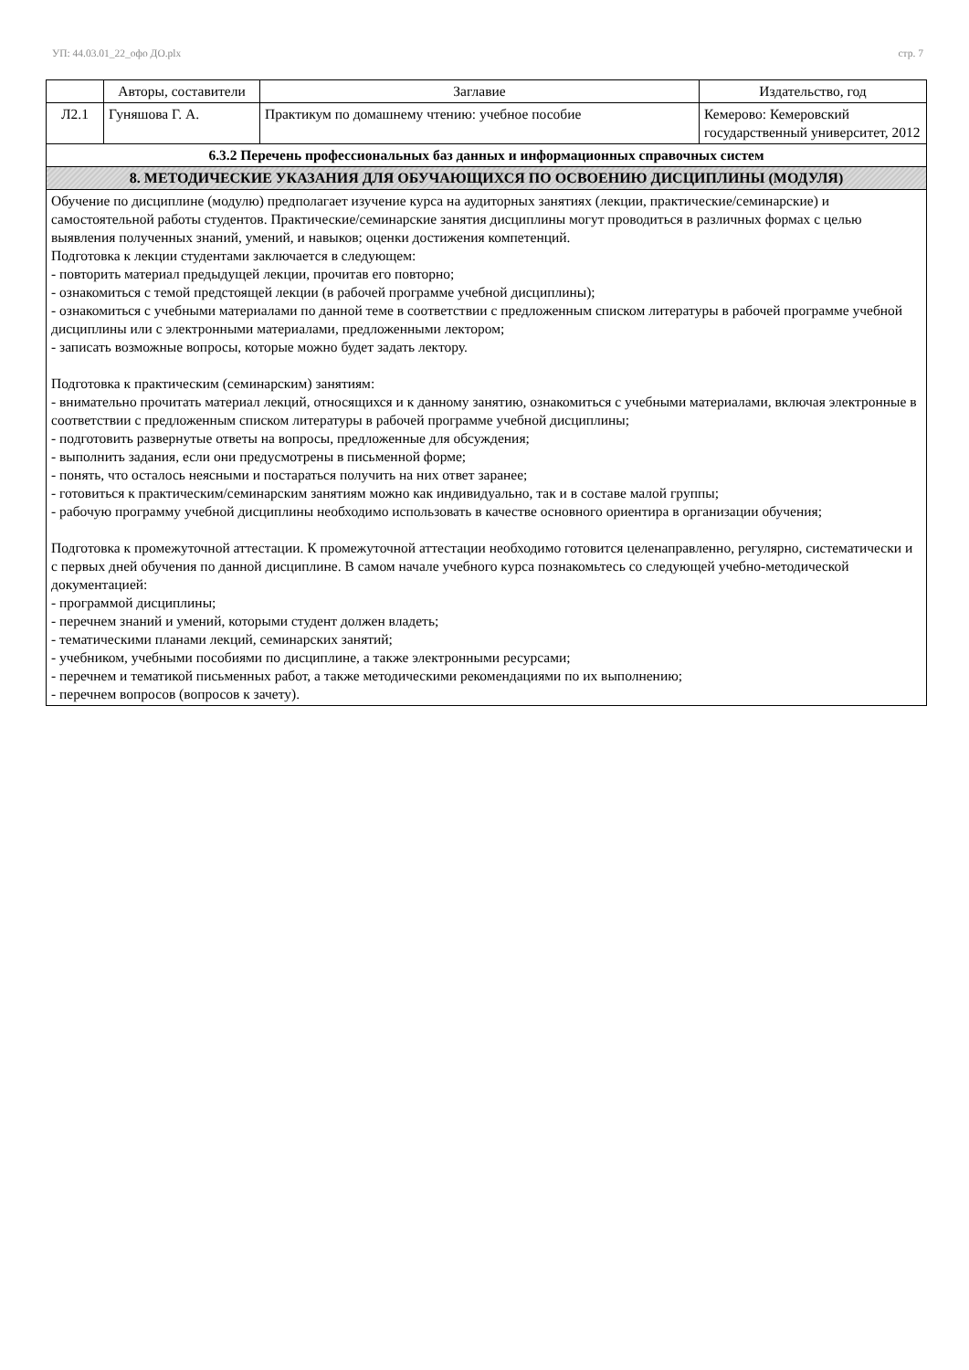УП: 44.03.01_22_офо ДО.plx стр. 7
| | Авторы, составители | Заглавие | Издательство, год |
| --- | --- | --- | --- |
| Л2.1 | Гуняшова Г. А. | Практикум по домашнему чтению: учебное пособие | Кемерово: Кемеровский государственный университет, 2012 |
| 6.3.2 Перечень профессиональных баз данных и информационных справочных систем | | | |
| 8. МЕТОДИЧЕСКИЕ УКАЗАНИЯ ДЛЯ ОБУЧАЮЩИХСЯ ПО ОСВОЕНИЮ ДИСЦИПЛИНЫ (МОДУЛЯ) | | | |
| Обучение по дисциплине (модулю) предполагает изучение курса на аудиторных занятиях (лекции, практические/семинарские) и самостоятельной работы студентов. Практические/семинарские занятия дисциплины могут проводиться в различных формах с целью выявления полученных знаний, умений, и навыков; оценки достижения компетенций. Подготовка к лекции студентами заключается в следующем: - повторить материал предыдущей лекции, прочитав его повторно; - ознакомиться с темой предстоящей лекции (в рабочей программе учебной дисциплины); - ознакомиться с учебными материалами по данной теме в соответствии с предложенным списком литературы в рабочей программе учебной дисциплины или с электронными материалами, предложенными лектором; - записать возможные вопросы, которые можно будет задать лектору. Подготовка к практическим (семинарским) занятиям: - внимательно прочитать материал лекций, относящихся и к данному занятию, ознакомиться с учебными материалами, включая электронные в соответствии с предложенным списком литературы в рабочей программе учебной дисциплины; - подготовить развернутые ответы на вопросы, предложенные для обсуждения; - выполнить задания, если они предусмотрены в письменной форме; - понять, что осталось неясными и постараться получить на них ответ заранее; - готовиться к практическим/семинарским занятиям можно как индивидуально, так и в составе малой группы; - рабочую программу учебной дисциплины необходимо использовать в качестве основного ориентира в организации обучения; Подготовка к промежуточной аттестации. К промежуточной аттестации необходимо готовится целенаправленно, регулярно, систематически и с первых дней обучения по данной дисциплине. В самом начале учебного курса познакомьтесь со следующей учебно-методической документацией: - программой дисциплины; - перечнем знаний и умений, которыми студент должен владеть; - тематическими планами лекций, семинарских занятий; - учебником, учебными пособиями по дисциплине, а также электронными ресурсами; - перечнем и тематикой письменных работ, а также методическими рекомендациями по их выполнению; - перечнем вопросов (вопросов к зачету). | | | |